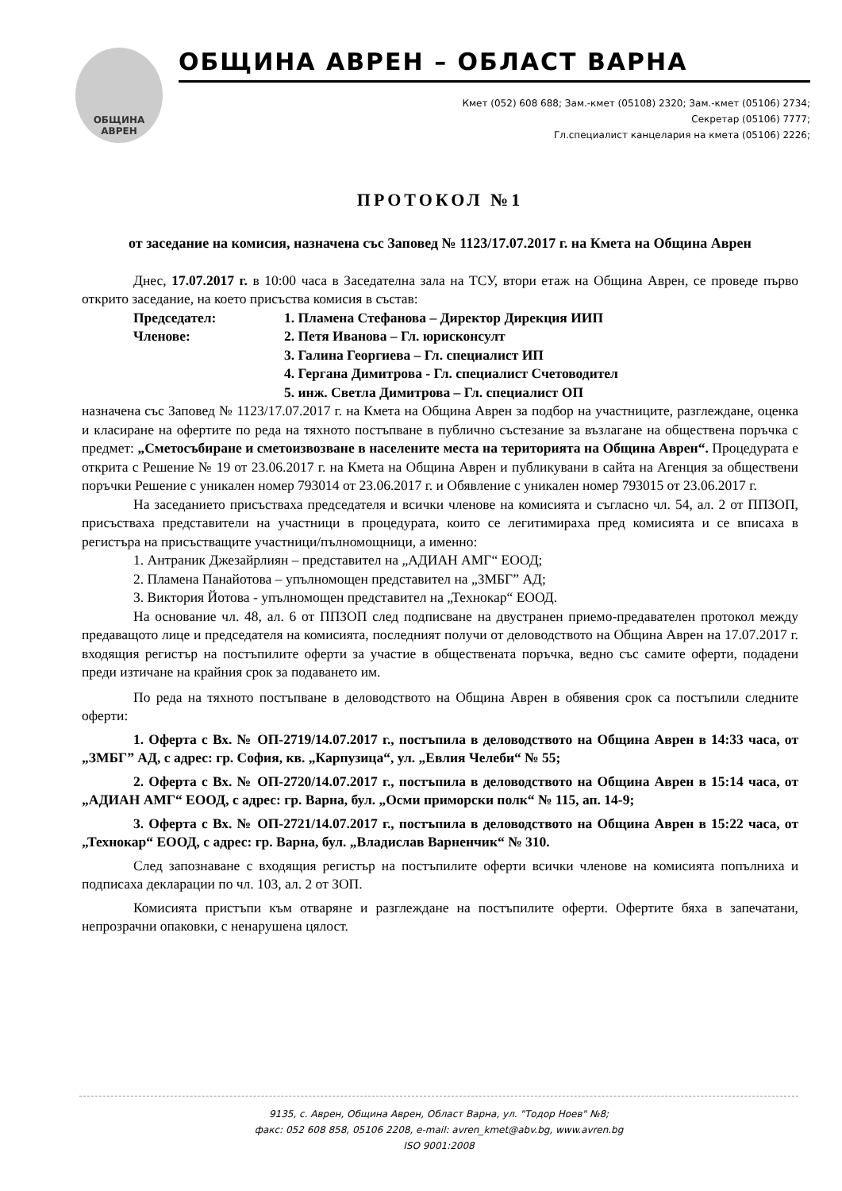ОБЩИНА
АВРЕН
ОБЩИНА АВРЕН – ОБЛАСТ ВАРНА
Кмет (052) 608 688; Зам.-кмет (05108) 2320; Зам.-кмет (05106) 2734;
Секретар (05106) 7777;
Гл.специалист канцелария на кмета (05106) 2226;
ПРОТОКОЛ №1
от заседание на комисия, назначена със Заповед № 1123/17.07.2017 г. на Кмета на Община Аврен
Днес, 17.07.2017 г. в 10:00 часа в Заседателна зала на ТСУ, втори етаж на Община Аврен, се проведе първо открито заседание, на което присъства комисия в състав:
Председател: 1. Пламена Стефанова – Директор Дирекция ИИП
Членове: 2. Петя Иванова – Гл. юрисконсулт
3. Галина Георгиева – Гл. специалист ИП
4. Гергана Димитрова - Гл. специалист Счетоводител
5. инж. Светла Димитрова – Гл. специалист ОП
назначена със Заповед № 1123/17.07.2017 г. на Кмета на Община Аврен за подбор на участниците, разглеждане, оценка и класиране на офертите по реда на тяхното постъпване в публично състезание за възлагане на обществена поръчка с предмет: „Сметосъбиране и сметоизвозване в населените места на територията на Община Аврен“. Процедурата е открита с Решение № 19 от 23.06.2017 г. на Кмета на Община Аврен и публикувани в сайта на Агенция за обществени поръчки Решение с уникален номер 793014 от 23.06.2017 г. и Обявление с уникален номер 793015 от 23.06.2017 г.
На заседанието присъстваха председателя и всички членове на комисията и съгласно чл. 54, ал. 2 от ППЗОП, присъстваха представители на участници в процедурата, които се легитимираха пред комисията и се вписаха в регистъра на присъстващите участници/пълномощници, а именно:
1. Антраник Джезайрлиян – представител на „АДИАН АМГ“ ЕООД;
2. Пламена Панайотова – упълномощен представител на „ЗМБГ” АД;
3. Виктория Йотова - упълномощен представител на „Технокар“ ЕООД.
На основание чл. 48, ал. 6 от ППЗОП след подписване на двустранен приемо-предавателен протокол между предаващото лице и председателя на комисията, последният получи от деловодството на Община Аврен на 17.07.2017 г. входящия регистър на постъпилите оферти за участие в обществената поръчка, ведно със самите оферти, подадени преди изтичане на крайния срок за подаването им.
По реда на тяхното постъпване в деловодството на Община Аврен в обявения срок са постъпили следните оферти:
1. Оферта с Вх. № ОП-2719/14.07.2017 г., постъпила в деловодството на Община Аврен в 14:33 часа, от „ЗМБГ” АД, с адрес: гр. София, кв. „Карпузица“, ул. „Евлия Челеби“ № 55;
2. Оферта с Вх. № ОП-2720/14.07.2017 г., постъпила в деловодството на Община Аврен в 15:14 часа, от „АДИАН АМГ“ ЕООД, с адрес: гр. Варна, бул. „Осми приморски полк“ № 115, ап. 14-9;
3. Оферта с Вх. № ОП-2721/14.07.2017 г., постъпила в деловодството на Община Аврен в 15:22 часа, от „Технокар“ ЕООД, с адрес: гр. Варна, бул. „Владислав Варненчик“ № 310.
След запознаване с входящия регистър на постъпилите оферти всички членове на комисията попълниха и подписаха декларации по чл. 103, ал. 2 от ЗОП.
Комисията пристъпи към отваряне и разглеждане на постъпилите оферти. Офертите бяха в запечатани, непрозрачни опаковки, с ненарушена цялост.
9135, с. Аврен, Община Аврен, Област Варна, ул. "Тодор Ноев" №8;
факс: 052 608 858, 05106 2208, e-mail: avren_kmet@abv.bg, www.avren.bg
ISO 9001:2008